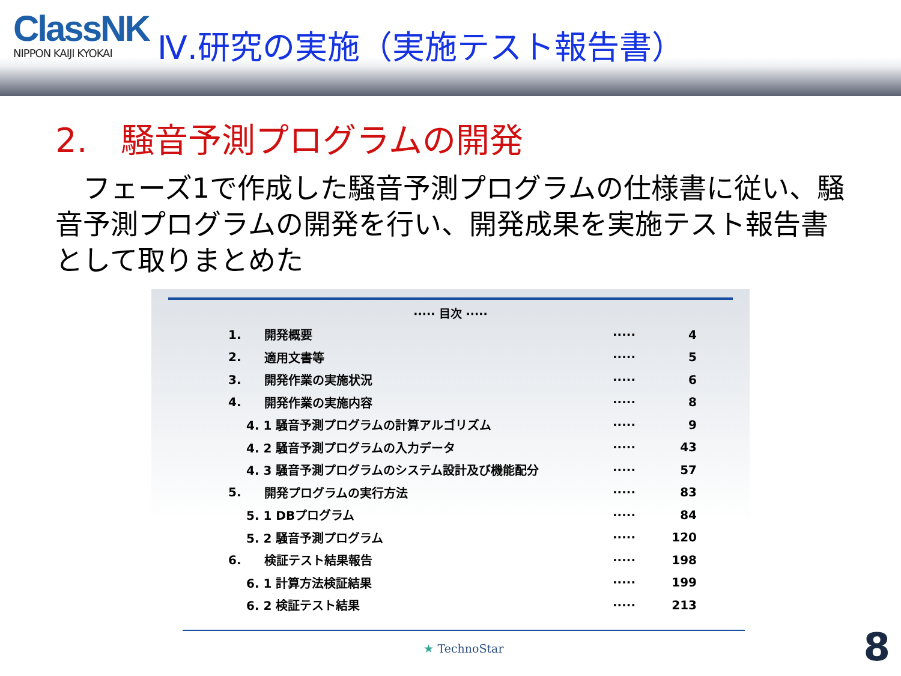ClassNK
NIPPON KAIJI KYOKAI
Ⅳ.研究の実施（実施テスト報告書）
2.　騒音予測プログラムの開発
　フェーズ1で作成した騒音予測プログラムの仕様書に従い、騒音予測プログラムの開発を行い、開発成果を実施テスト報告書として取りまとめた
····· 目次 ·····
| 1. | 開発概要 | ····· | 4 |
| 2. | 適用文書等 | ····· | 5 |
| 3. | 開発作業の実施状況 | ····· | 6 |
| 4. | 開発作業の実施内容 | ····· | 8 |
| 4. 1 騒音予測プログラムの計算アルゴリズム | | ····· | 9 |
| 4. 2 騒音予測プログラムの入力データ | | ····· | 43 |
| 4. 3 騒音予測プログラムのシステム設計及び機能配分 | | ····· | 57 |
| 5. | 開発プログラムの実行方法 | ····· | 83 |
| 5. 1 DBプログラム | | ····· | 84 |
| 5. 2 騒音予測プログラム | | ····· | 120 |
| 6. | 検証テスト結果報告 | ····· | 198 |
| 6. 1 計算方法検証結果 | | ····· | 199 |
| 6. 2 検証テスト結果 | | ····· | 213 |
★ TechnoStar 8